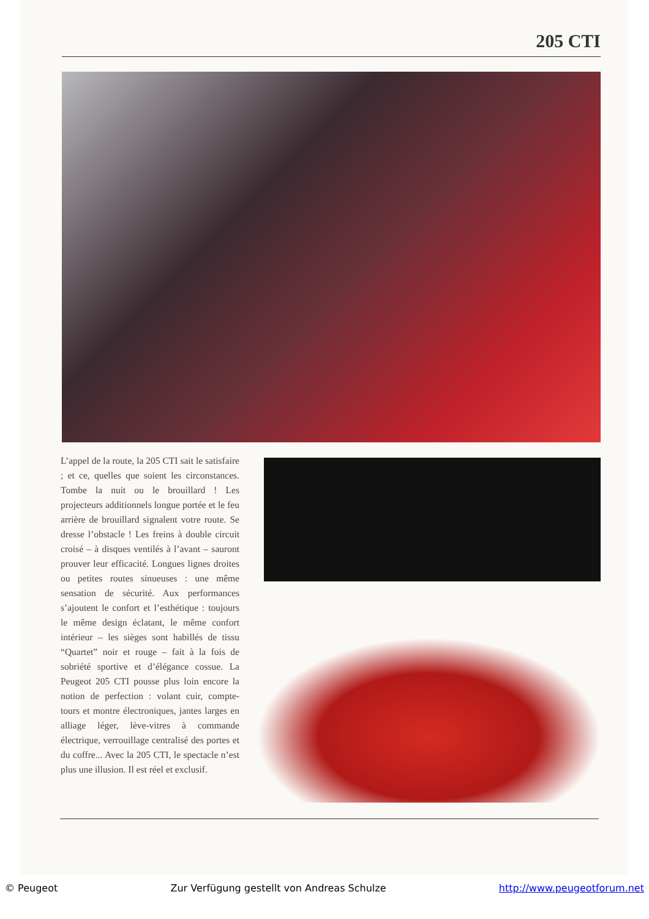205 CTI
L’appel de la route, la 205 CTI sait le satisfaire ; et ce, quelles que soient les circonstances. Tombe la nuit ou le brouillard ! Les projecteurs additionnels longue portée et le feu arrière de brouillard signalent votre route. Se dresse l’obstacle ! Les freins à double circuit croisé – à disques ventilés à l’avant – sauront prouver leur efficacité. Longues lignes droites ou petites routes sinueuses : une même sensation de sécurité. Aux performances s’ajoutent le confort et l’esthétique : toujours le même design éclatant, le même confort intérieur – les sièges sont habillés de tissu “Quartet” noir et rouge – fait à la fois de sobriété sportive et d’élégance cossue. La Peugeot 205 CTI pousse plus loin encore la notion de perfection : volant cuir, compte-tours et montre électroniques, jantes larges en alliage léger, lève-vitres à commande électrique, verrouillage centralisé des portes et du coffre... Avec la 205 CTI, le spectacle n’est plus une illusion. Il est réel et exclusif.
© Peugeot Zur Verfügung gestellt von Andreas Schulze http://www.peugeotforum.net